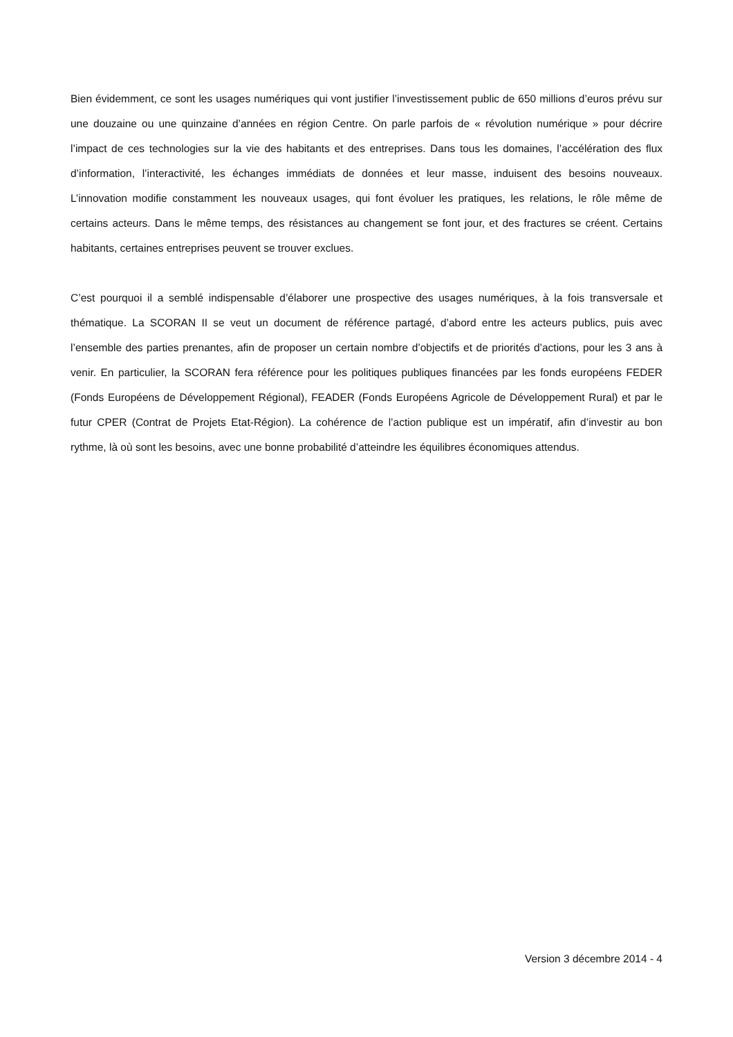Bien évidemment, ce sont les usages numériques qui vont justifier l’investissement public de 650 millions d’euros prévu sur une douzaine ou une quinzaine d’années en région Centre. On parle parfois de « révolution numérique » pour décrire l’impact de ces technologies sur la vie des habitants et des entreprises. Dans tous les domaines, l’accélération des flux d’information, l’interactivité, les échanges immédiats de données et leur masse, induisent des besoins nouveaux. L’innovation modifie constamment les nouveaux usages, qui font évoluer les pratiques, les relations, le rôle même de certains acteurs. Dans le même temps, des résistances au changement se font jour, et des fractures se créent. Certains habitants, certaines entreprises peuvent se trouver exclues.
C’est pourquoi il a semblé indispensable d’élaborer une prospective des usages numériques, à la fois transversale et thématique. La SCORAN II se veut un document de référence partagé, d’abord entre les acteurs publics, puis avec l’ensemble des parties prenantes, afin de proposer un certain nombre d’objectifs et de priorités d’actions, pour les 3 ans à venir. En particulier, la SCORAN fera référence pour les politiques publiques financées par les fonds européens FEDER (Fonds Européens de Développement Régional), FEADER (Fonds Européens Agricole de Développement Rural) et par le futur CPER (Contrat de Projets Etat-Région). La cohérence de l’action publique est un impératif, afin d’investir au bon rythme, là où sont les besoins, avec une bonne probabilité d’atteindre les équilibres économiques attendus.
Version 3 décembre 2014 - 4